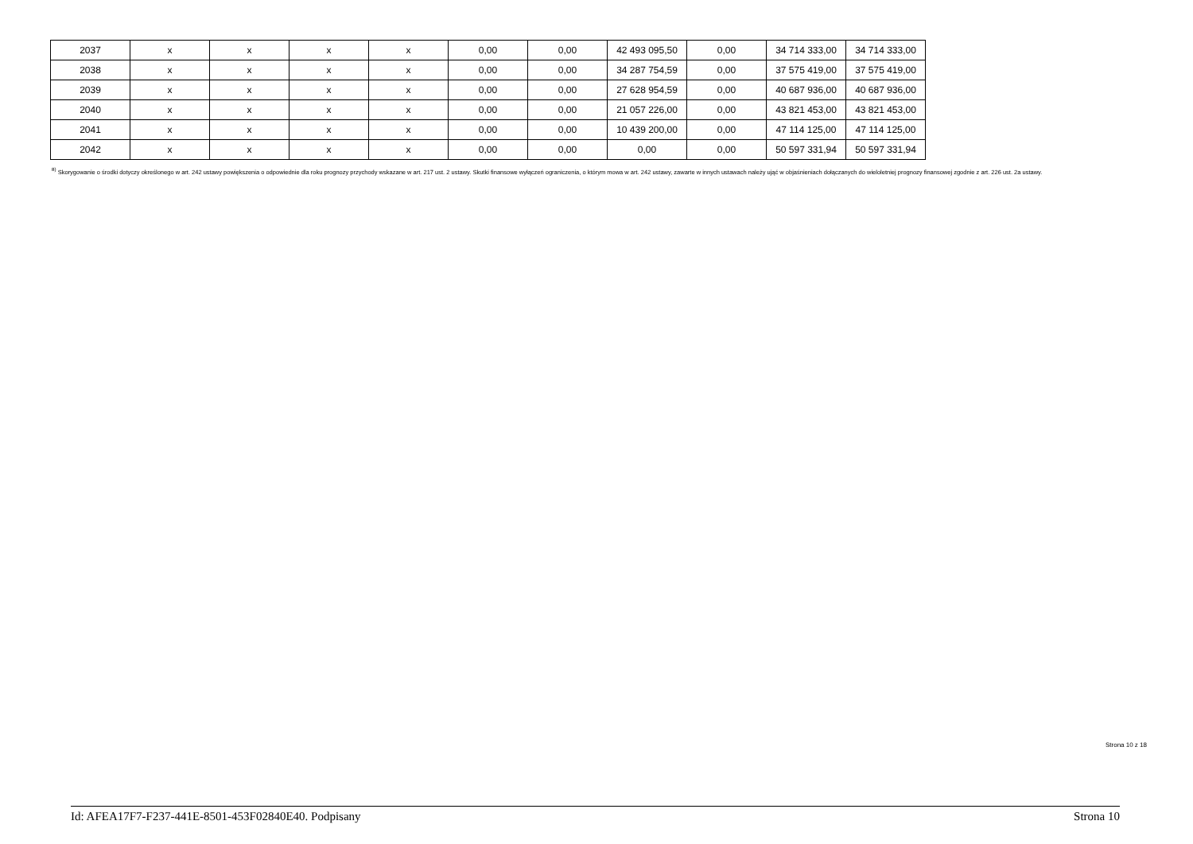| 2037 | x | x | x | x | 0,00 | 0,00 | 42 493 095,50 | 0,00 | 34 714 333,00 | 34 714 333,00 |
| 2038 | x | x | x | x | 0,00 | 0,00 | 34 287 754,59 | 0,00 | 37 575 419,00 | 37 575 419,00 |
| 2039 | x | x | x | x | 0,00 | 0,00 | 27 628 954,59 | 0,00 | 40 687 936,00 | 40 687 936,00 |
| 2040 | x | x | x | x | 0,00 | 0,00 | 21 057 226,00 | 0,00 | 43 821 453,00 | 43 821 453,00 |
| 2041 | x | x | x | x | 0,00 | 0,00 | 10 439 200,00 | 0,00 | 47 114 125,00 | 47 114 125,00 |
| 2042 | x | x | x | x | 0,00 | 0,00 | 0,00 | 0,00 | 50 597 331,94 | 50 597 331,94 |
<sup>8)</sup> Skorygowanie o środki dotyczy określonego w art. 242 ustawy powiększenia o odpowiednie dla roku prognozy przychody wskazane w art. 217 ust. 2 ustawy. Skutki finansowe wyłączeń ograniczenia, o którym mowa w art. 242 ustawy, zawarte w innych ustawach należy ująć w objaśnieniach dołączanych do wieloletniej prognozy finansowej zgodnie z art. 226 ust. 2a ustawy.
Strona 10 z 18
Id: AFEA17F7-F237-441E-8501-453F02840E40. Podpisany Strona 10